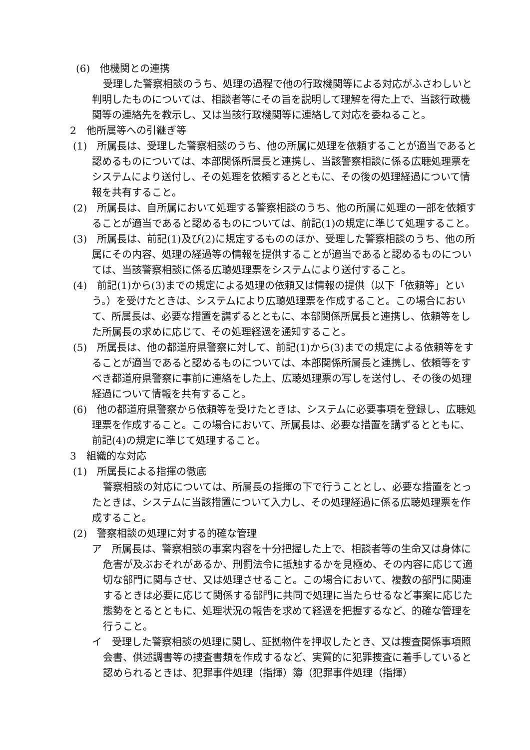(6)　他機関との連携
受理した警察相談のうち、処理の過程で他の行政機関等による対応がふさわしいと判明したものについては、相談者等にその旨を説明して理解を得た上で、当該行政機関等の連絡先を教示し、又は当該行政機関等に連絡して対応を委ねること。
2　他所属等への引継ぎ等
(1)　所属長は、受理した警察相談のうち、他の所属に処理を依頼することが適当であると認めるものについては、本部関係所属長と連携し、当該警察相談に係る広聴処理票をシステムにより送付し、その処理を依頼するとともに、その後の処理経過について情報を共有すること。
(2)　所属長は、自所属において処理する警察相談のうち、他の所属に処理の一部を依頼することが適当であると認めるものについては、前記(1)の規定に準じて処理すること。
(3)　所属長は、前記(1)及び(2)に規定するもののほか、受理した警察相談のうち、他の所属にその内容、処理の経過等の情報を提供することが適当であると認めるものについては、当該警察相談に係る広聴処理票をシステムにより送付すること。
(4)　前記(1)から(3)までの規定による処理の依頼又は情報の提供（以下「依頼等」という。）を受けたときは、システムにより広聴処理票を作成すること。この場合において、所属長は、必要な措置を講ずるとともに、本部関係所属長と連携し、依頼等をした所属長の求めに応じて、その処理経過を通知すること。
(5)　所属長は、他の都道府県警察に対して、前記(1)から(3)までの規定による依頼等をすることが適当であると認めるものについては、本部関係所属長と連携し、依頼等をすべき都道府県警察に事前に連絡をした上、広聴処理票の写しを送付し、その後の処理経過について情報を共有すること。
(6)　他の都道府県警察から依頼等を受けたときは、システムに必要事項を登録し、広聴処理票を作成すること。この場合において、所属長は、必要な措置を講ずるとともに、前記(4)の規定に準じて処理すること。
3　組織的な対応
(1)　所属長による指揮の徹底
警察相談の対応については、所属長の指揮の下で行うこととし、必要な措置をとったときは、システムに当該措置について入力し、その処理経過に係る広聴処理票を作成すること。
(2)　警察相談の処理に対する的確な管理
ア　所属長は、警察相談の事案内容を十分把握した上で、相談者等の生命又は身体に危害が及ぶおそれがあるか、刑罰法令に抵触するかを見極め、その内容に応じて適切な部門に関与させ、又は処理させること。この場合において、複数の部門に関連するときは必要に応じて関係する部門に共同で処理に当たらせるなど事案に応じた態勢をとるとともに、処理状況の報告を求めて経過を把握するなど、的確な管理を行うこと。
イ　受理した警察相談の処理に関し、証拠物件を押収したとき、又は捜査関係事項照会書、供述調書等の捜査書類を作成するなど、実質的に犯罪捜査に着手していると認められるときは、犯罪事件処理（指揮）簿（犯罪事件処理（指揮）